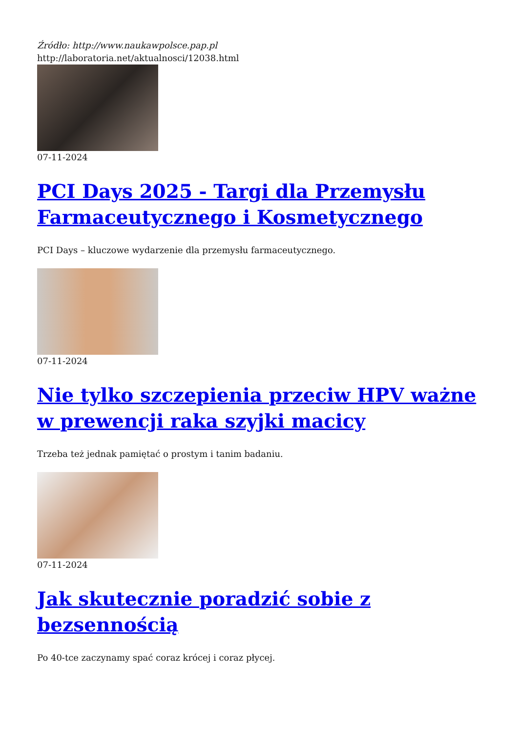Źródło: http://www.naukawpolsce.pap.pl
http://laboratoria.net/aktualnosci/12038.html
07-11-2024
PCI Days 2025 - Targi dla Przemysłu Farmaceutycznego i Kosmetycznego
PCI Days – kluczowe wydarzenie dla przemysłu farmaceutycznego.
07-11-2024
Nie tylko szczepienia przeciw HPV ważne w prewencji raka szyjki macicy
Trzeba też jednak pamiętać o prostym i tanim badaniu.
07-11-2024
Jak skutecznie poradzić sobie z bezsennością
Po 40-tce zaczynamy spać coraz krócej i coraz płycej.